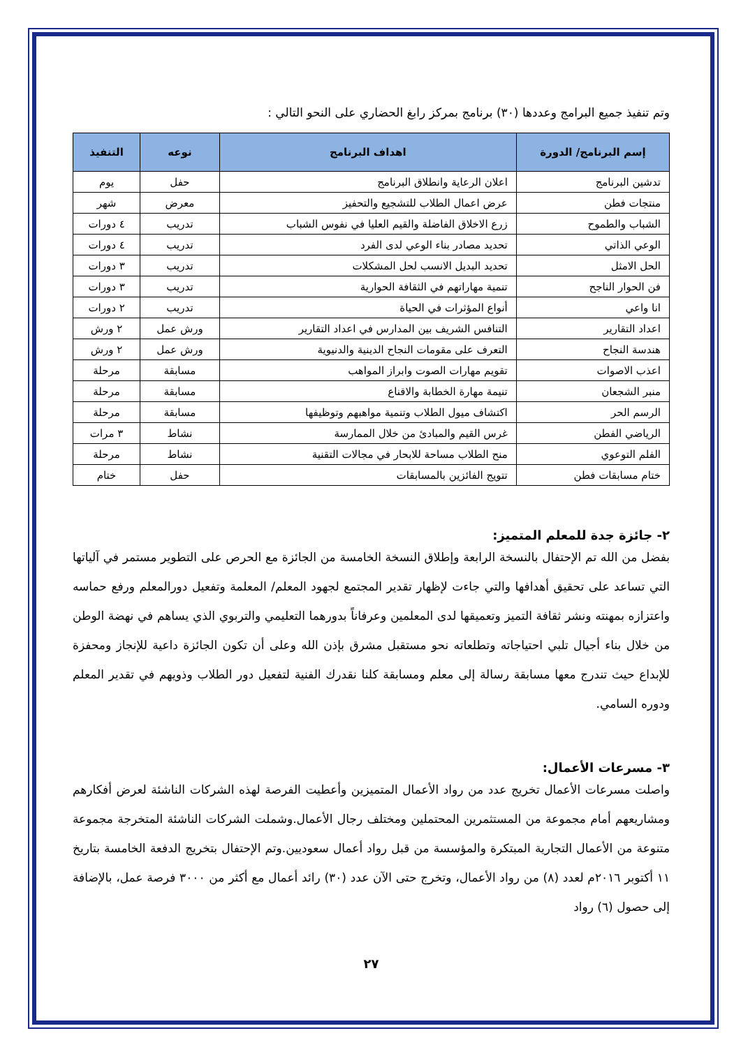وتم تنفيذ جميع البرامج وعددها (٣٠) برنامج بمركز رابغ الحضاري على النحو التالي :
| إسم البرنامج/ الدورة | اهداف البرنامج | نوعه | التنفيذ |
| --- | --- | --- | --- |
| تدشين البرنامج | اعلان الرعاية وانطلاق البرنامج | حفل | يوم |
| منتجات فطن | عرض اعمال الطلاب للتشجيع والتحفيز | معرض | شهر |
| الشباب والطموح | زرع الاخلاق الفاضلة والقيم العليا في نفوس الشباب | تدريب | ٤ دورات |
| الوعي الذاتي | تحديد مصادر بناء الوعي لدى الفرد | تدريب | ٤ دورات |
| الحل الامثل | تحديد البديل الانسب لحل المشكلات | تدريب | ٣ دورات |
| فن الحوار الناجح | تنمية مهاراتهم في الثقافة الحوارية | تدريب | ٣ دورات |
| انا واعي | أنواع المؤثرات في الحياة | تدريب | ٢ دورات |
| اعداد التقارير | التنافس الشريف بين المدارس في اعداد التقارير | ورش عمل | ٢ ورش |
| هندسة النجاح | التعرف على مقومات النجاح الدينية والدنيوية | ورش عمل | ٢ ورش |
| اعذب الاصوات | تقويم مهارات الصوت وابراز المواهب | مسابقة | مرحلة |
| منبر الشجعان | تنيمة مهارة الخطابة والاقناع | مسابقة | مرحلة |
| الرسم الحر | اكتشاف ميول الطلاب وتنمية مواهبهم وتوظيفها | مسابقة | مرحلة |
| الرياضي الفطن | غرس القيم والمبادئ من خلال الممارسة | نشاط | ٣ مرات |
| الفلم التوعوي | منح الطلاب مساحة للابحار في مجالات التقنية | نشاط | مرحلة |
| ختام مسابقات فطن | تتويج الفائزين بالمسابقات | حفل | ختام |
٢- جائزة جدة للمعلم المتميز:
بفضل من الله تم الإحتفال بالنسخة الرابعة وإطلاق النسخة الخامسة من الجائزة مع الحرص على التطوير مستمر في آلياتها التي تساعد على تحقيق أهدافها والتي جاءت لإظهار تقدير المجتمع لجهود المعلم/ المعلمة وتفعيل دورالمعلم ورفع حماسه واعتزازه بمهنته ونشر ثقافة التميز وتعميقها لدى المعلمين وعرفاناً بدورهما التعليمي والتربوي الذي يساهم في نهضة الوطن من خلال بناء أجيال تلبي احتياجاته وتطلعاته نحو مستقبل مشرق بإذن الله وعلى أن تكون الجائزة داعية للإنجاز ومحفزة للإبداع حيث تندرج معها مسابقة رسالة إلى معلم ومسابقة كلنا نقدرك الفنية لتفعيل دور الطلاب وذويهم في تقدير المعلم ودوره السامي.
٣- مسرعات الأعمال:
واصلت مسرعات الأعمال تخريج عدد من رواد الأعمال المتميزين وأعطيت الفرصة لهذه الشركات الناشئة لعرض أفكارهم ومشاريعهم أمام مجموعة من المستثمرين المحتملين ومختلف رجال الأعمال.وشملت الشركات الناشئة المتخرجة مجموعة متنوعة من الأعمال التجارية المبتكرة والمؤسسة من قبل رواد أعمال سعوديين.وتم الإحتفال بتخريج الدفعة الخامسة بتاريخ ١١ أكتوبر ٢٠١٦م لعدد (٨) من رواد الأعمال، وتخرج حتى الآن عدد (٣٠) رائد أعمال مع أكثر من ٣٠٠٠ فرصة عمل، بالإضافة إلى حصول (٦) رواد
٢٧